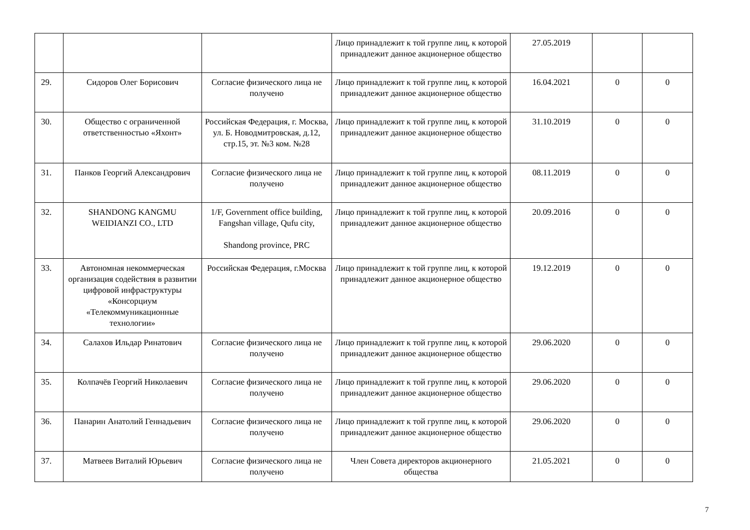| | | | Лицо принадлежит к той группе лиц, к которой принадлежит данное акционерное общество | 27.05.2019 | | |
| 29. | Сидоров Олег Борисович | Согласие физического лица не получено | Лицо принадлежит к той группе лиц, к которой принадлежит данное акционерное общество | 16.04.2021 | 0 | 0 |
| 30. | Общество с ограниченной ответственностью «Яхонт» | Российская Федерация, г. Москва, ул. Б. Новодмитровская, д.12, стр.15, эт. №3 ком. №28 | Лицо принадлежит к той группе лиц, к которой принадлежит данное акционерное общество | 31.10.2019 | 0 | 0 |
| 31. | Панков Георгий Александрович | Согласие физического лица не получено | Лицо принадлежит к той группе лиц, к которой принадлежит данное акционерное общество | 08.11.2019 | 0 | 0 |
| 32. | SHANDONG KANGMU WEIDIANZI CO., LTD | 1/F, Government office building, Fangshan village, Qufu city, Shandong province, PRC | Лицо принадлежит к той группе лиц, к которой принадлежит данное акционерное общество | 20.09.2016 | 0 | 0 |
| 33. | Автономная некоммерческая организация содействия в развитии цифровой инфраструктуры «Консорциум «Телекоммуникационные технологии» | Российская Федерация, г.Москва | Лицо принадлежит к той группе лиц, к которой принадлежит данное акционерное общество | 19.12.2019 | 0 | 0 |
| 34. | Салахов Ильдар Ринатович | Согласие физического лица не получено | Лицо принадлежит к той группе лиц, к которой принадлежит данное акционерное общество | 29.06.2020 | 0 | 0 |
| 35. | Колпачёв Георгий Николаевич | Согласие физического лица не получено | Лицо принадлежит к той группе лиц, к которой принадлежит данное акционерное общество | 29.06.2020 | 0 | 0 |
| 36. | Панарин Анатолий Геннадьевич | Согласие физического лица не получено | Лицо принадлежит к той группе лиц, к которой принадлежит данное акционерное общество | 29.06.2020 | 0 | 0 |
| 37. | Матвеев Виталий Юрьевич | Согласие физического лица не получено | Член Совета директоров акционерного общества | 21.05.2021 | 0 | 0 |
7